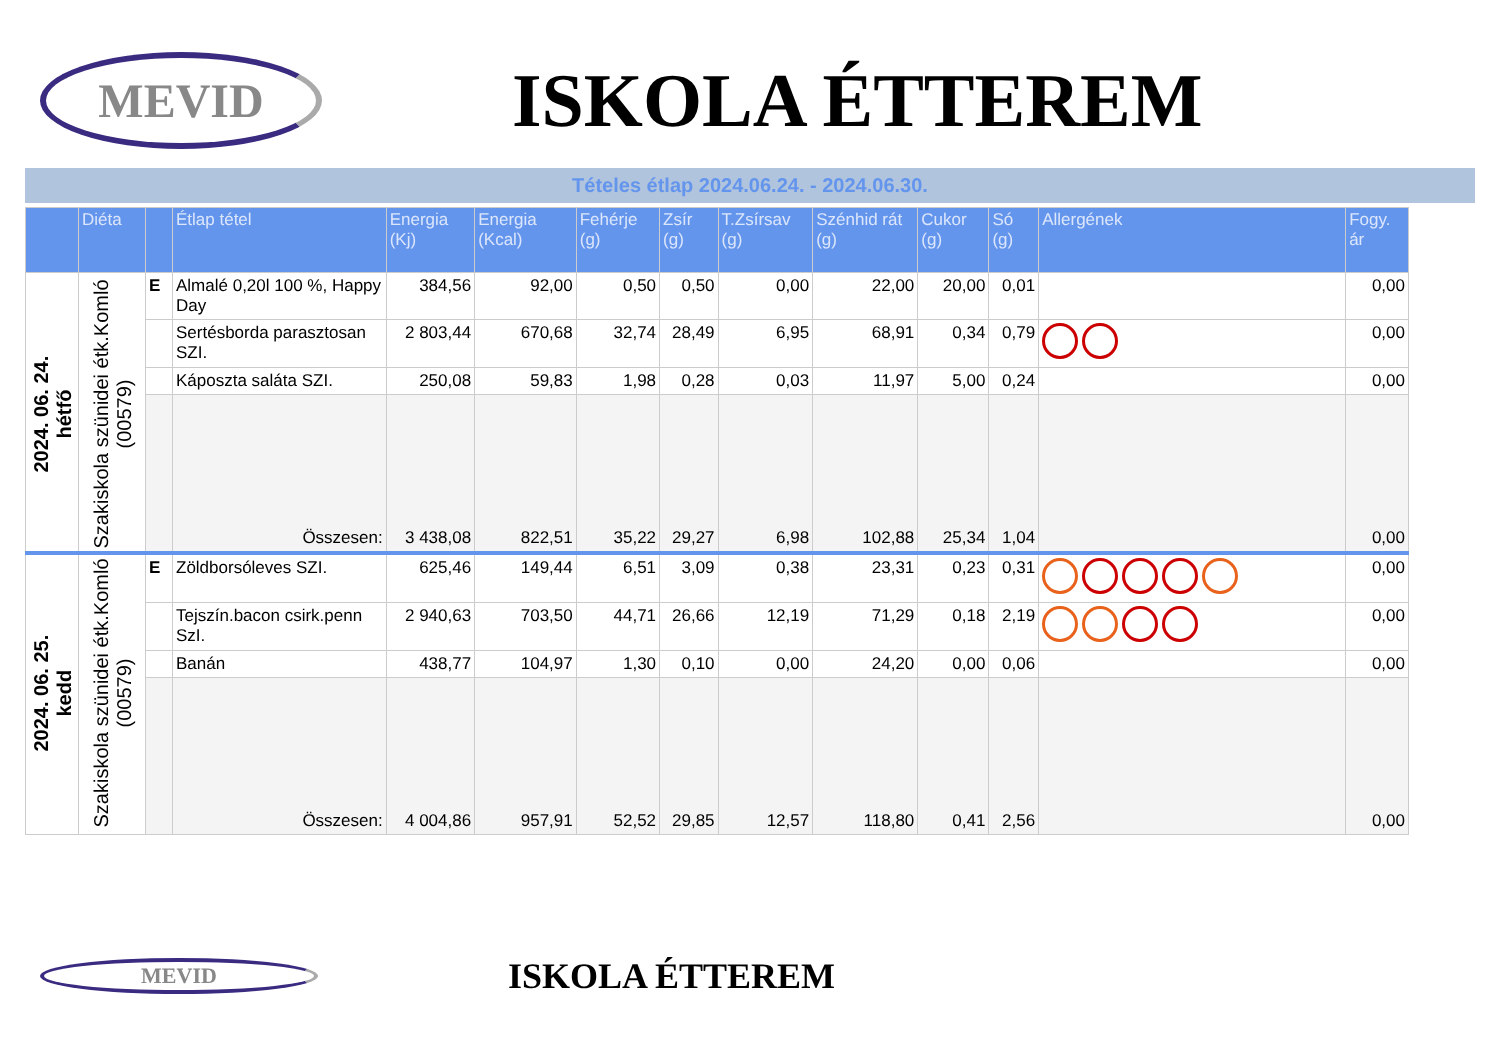MEVID
ISKOLA ÉTTEREM
Tételes étlap 2024.06.24. - 2024.06.30.
| | Diéta | | Étlap tétel | Energia (Kj) | Energia (Kcal) | Fehérje (g) | Zsír (g) | T.Zsírsav (g) | Szénhid rát (g) | Cukor (g) | Só (g) | Allergének | Fogy. ár |
| --- | --- | --- | --- | --- | --- | --- | --- | --- | --- | --- | --- | --- | --- |
| 2024. 06. 24. hétfő | Szakiskola szünidei étk.Komló (00579) | E | Almalé 0,20l 100 %, Happy Day | 384,56 | 92,00 | 0,50 | 0,50 | 0,00 | 22,00 | 20,00 | 0,01 | | 0,00 |
| | | | Sertésborda parasztosan SZI. | 2 803,44 | 670,68 | 32,74 | 28,49 | 6,95 | 68,91 | 0,34 | 0,79 | | 0,00 |
| | | | Káposzta saláta SZI. | 250,08 | 59,83 | 1,98 | 0,28 | 0,03 | 11,97 | 5,00 | 0,24 | | 0,00 |
| | | | Összesen: | 3 438,08 | 822,51 | 35,22 | 29,27 | 6,98 | 102,88 | 25,34 | 1,04 | | 0,00 |
| 2024. 06. 25. kedd | Szakiskola szünidei étk.Komló (00579) | E | Zöldborsóleves SZI. | 625,46 | 149,44 | 6,51 | 3,09 | 0,38 | 23,31 | 0,23 | 0,31 | | 0,00 |
| | | | Tejszín.bacon csirk.penn SzI. | 2 940,63 | 703,50 | 44,71 | 26,66 | 12,19 | 71,29 | 0,18 | 2,19 | | 0,00 |
| | | | Banán | 438,77 | 104,97 | 1,30 | 0,10 | 0,00 | 24,20 | 0,00 | 0,06 | | 0,00 |
| | | | Összesen: | 4 004,86 | 957,91 | 52,52 | 29,85 | 12,57 | 118,80 | 0,41 | 2,56 | | 0,00 |
MEVID
ISKOLA ÉTTEREM